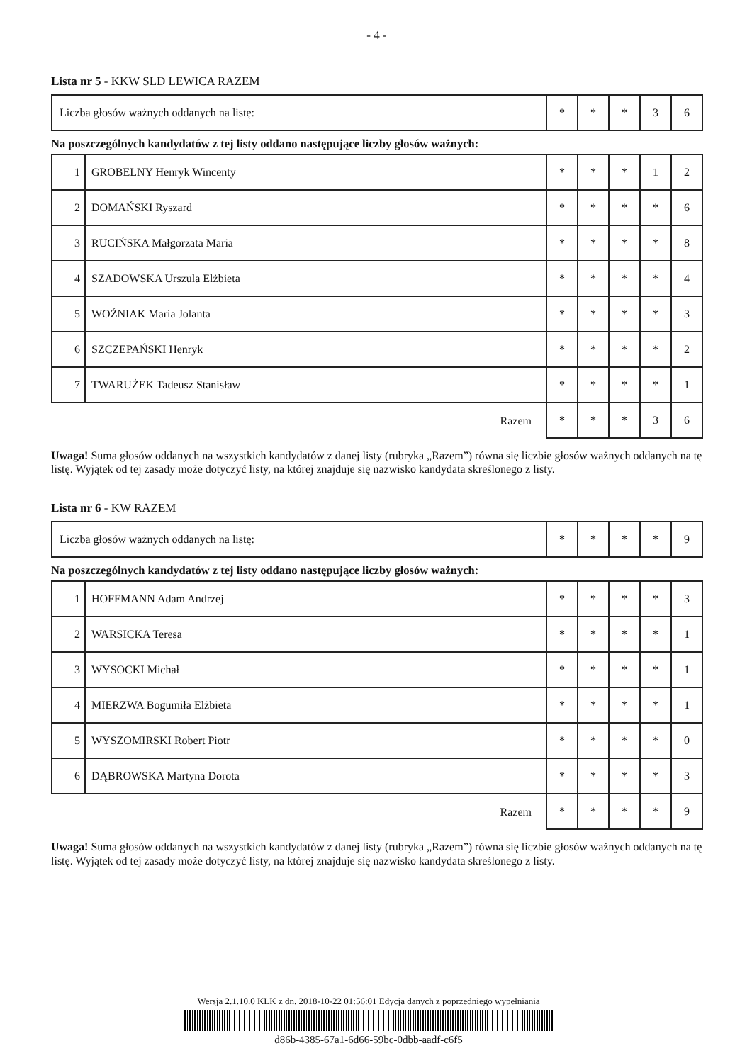- 4 -
Lista nr 5 - KKW SLD LEWICA RAZEM
| Liczba głosów ważnych oddanych na listę: | * | * | * | 3 | 6 |
Na poszczególnych kandydatów z tej listy oddano następujące liczby głosów ważnych:
| 1 | GROBELNY Henryk Wincenty | * | * | * | 1 | 2 |
| 2 | DOMAŃSKI Ryszard | * | * | * | * | 6 |
| 3 | RUCIŃSKA Małgorzata Maria | * | * | * | * | 8 |
| 4 | SZADOWSKA Urszula Elżbieta | * | * | * | * | 4 |
| 5 | WOŹNIAK Maria Jolanta | * | * | * | * | 3 |
| 6 | SZCZEPAŃSKI Henryk | * | * | * | * | 2 |
| 7 | TWARUŻEK Tadeusz Stanisław | * | * | * | * | 1 |
| Razem | | * | * | * | 3 | 6 |
Uwaga! Suma głosów oddanych na wszystkich kandydatów z danej listy (rubryka „Razem”) równa się liczbie głosów ważnych oddanych na tę listę. Wyjątek od tej zasady może dotyczyć listy, na której znajduje się nazwisko kandydata skreślonego z listy.
Lista nr 6 - KW RAZEM
| Liczba głosów ważnych oddanych na listę: | * | * | * | * | 9 |
Na poszczególnych kandydatów z tej listy oddano następujące liczby głosów ważnych:
| 1 | HOFFMANN Adam Andrzej | * | * | * | * | 3 |
| 2 | WARSICKA Teresa | * | * | * | * | 1 |
| 3 | WYSOCKI Michał | * | * | * | * | 1 |
| 4 | MIERZWA Bogumiła Elżbieta | * | * | * | * | 1 |
| 5 | WYSZOMIRSKI Robert Piotr | * | * | * | * | 0 |
| 6 | DĄBROWSKA Martyna Dorota | * | * | * | * | 3 |
| Razem | | * | * | * | * | 9 |
Uwaga! Suma głosów oddanych na wszystkich kandydatów z danej listy (rubryka „Razem”) równa się liczbie głosów ważnych oddanych na tę listę. Wyjątek od tej zasady może dotyczyć listy, na której znajduje się nazwisko kandydata skreślonego z listy.
Wersja 2.1.10.0 KLK z dn. 2018-10-22 01:56:01 Edycja danych z poprzedniego wypełniania
d86b-4385-67a1-6d66-59bc-0dbb-aadf-c6f5